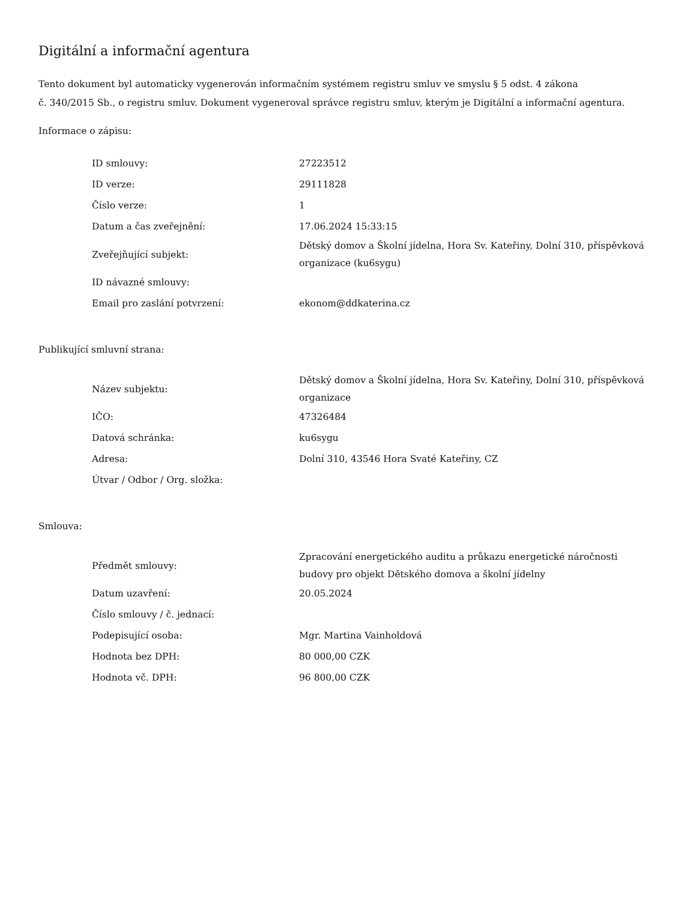Digitální a informační agentura
Tento dokument byl automaticky vygenerován informačním systémem registru smluv ve smyslu § 5 odst. 4 zákona
č. 340/2015 Sb., o registru smluv. Dokument vygeneroval správce registru smluv, kterým je Digitální a informační agentura.
Informace o zápisu:
| ID smlouvy: | 27223512 |
| ID verze: | 29111828 |
| Číslo verze: | 1 |
| Datum a čas zveřejnění: | 17.06.2024 15:33:15 |
| Zveřejňující subjekt: | Dětský domov a Školní jídelna, Hora Sv. Kateřiny, Dolní 310, příspěvková organizace (ku6sygu) |
| ID návazné smlouvy: | |
| Email pro zaslání potvrzení: | ekonom@ddkaterina.cz |
Publikující smluvní strana:
| Název subjektu: | Dětský domov a Školní jídelna, Hora Sv. Kateřiny, Dolní 310, příspěvková organizace |
| IČO: | 47326484 |
| Datová schránka: | ku6sygu |
| Adresa: | Dolní 310, 43546 Hora Svaté Kateřiny, CZ |
| Útvar / Odbor / Org. složka: | |
Smlouva:
| Předmět smlouvy: | Zpracování energetického auditu a průkazu energetické náročnosti budovy pro objekt Dětského domova a školní jídelny |
| Datum uzavření: | 20.05.2024 |
| Číslo smlouvy / č. jednací: | |
| Podepisující osoba: | Mgr. Martina Vainholdová |
| Hodnota bez DPH: | 80 000,00 CZK |
| Hodnota vč. DPH: | 96 800,00 CZK |